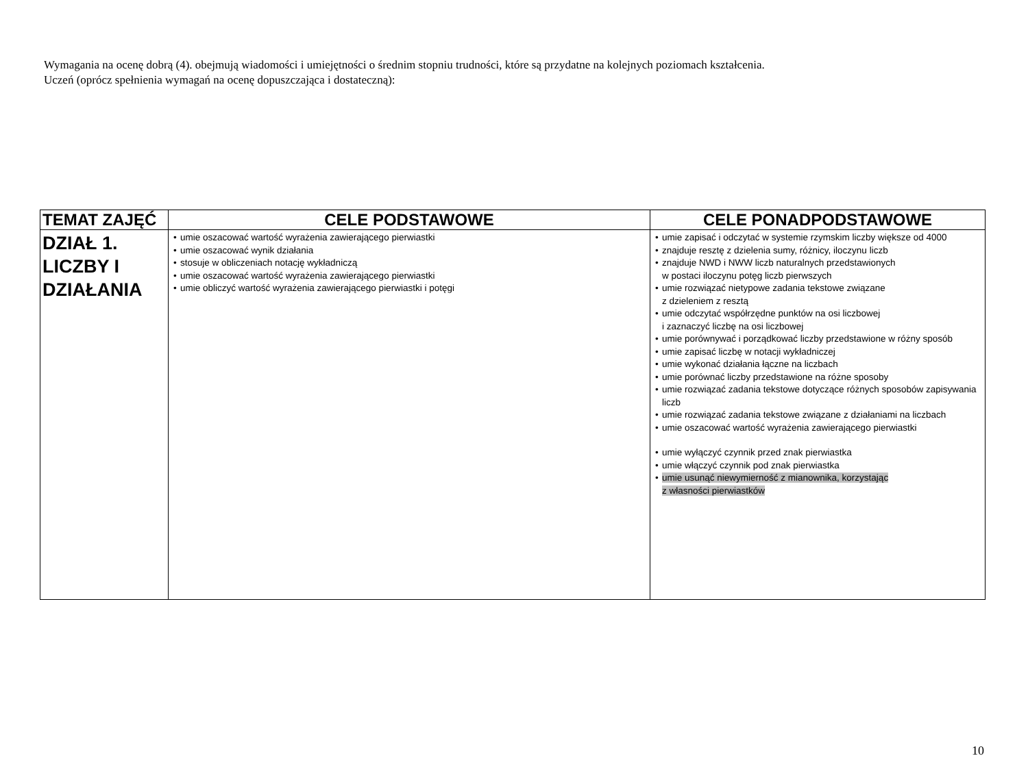Wymagania na ocenę dobrą (4). obejmują wiadomości i umiejętności o średnim stopniu trudności, które są przydatne na kolejnych poziomach kształcenia.
Uczeń (oprócz spełnienia wymagań na ocenę dopuszczająca i dostateczną):
| TEMAT ZAJĘĆ | CELE PODSTAWOWE | CELE PONADPODSTAWOWE |
| --- | --- | --- |
| DZIAŁ 1. LICZBY I DZIAŁANIA | umie oszacować wartość wyrażenia zawierającego pierwiastki umie oszacować wynik działania stosuje w obliczeniach notację wykładniczą umie oszacować wartość wyrażenia zawierającego pierwiastki umie obliczyć wartość wyrażenia zawierającego pierwiastki i potęgi | umie zapisać i odczytać w systemie rzymskim liczby większe od 4000 znajduje resztę z dzielenia sumy, różnicy, iloczynu liczb znajduje NWD i NWW liczb naturalnych przedstawionych w postaci iloczynu potęg liczb pierwszych umie rozwiązać nietypowe zadania tekstowe związane z dzieleniem z resztą umie odczytać współrzędne punktów na osi liczbowej i zaznaczyć liczbę na osi liczbowej umie porównywać i porządkować liczby przedstawione w różny sposób umie zapisać liczbę w notacji wykładniczej umie wykonać działania łączne na liczbach umie porównać liczby przedstawione na różne sposoby umie rozwiązać zadania tekstowe dotyczące różnych sposobów zapisywania liczb umie rozwiązać zadania tekstowe związane z działaniami na liczbach umie oszacować wartość wyrażenia zawierającego pierwiastki umie wyłączyć czynnik przed znak pierwiastka umie włączyć czynnik pod znak pierwiastka umie usunąć niewymierność z mianownika, korzystając z własności pierwiastków |
10